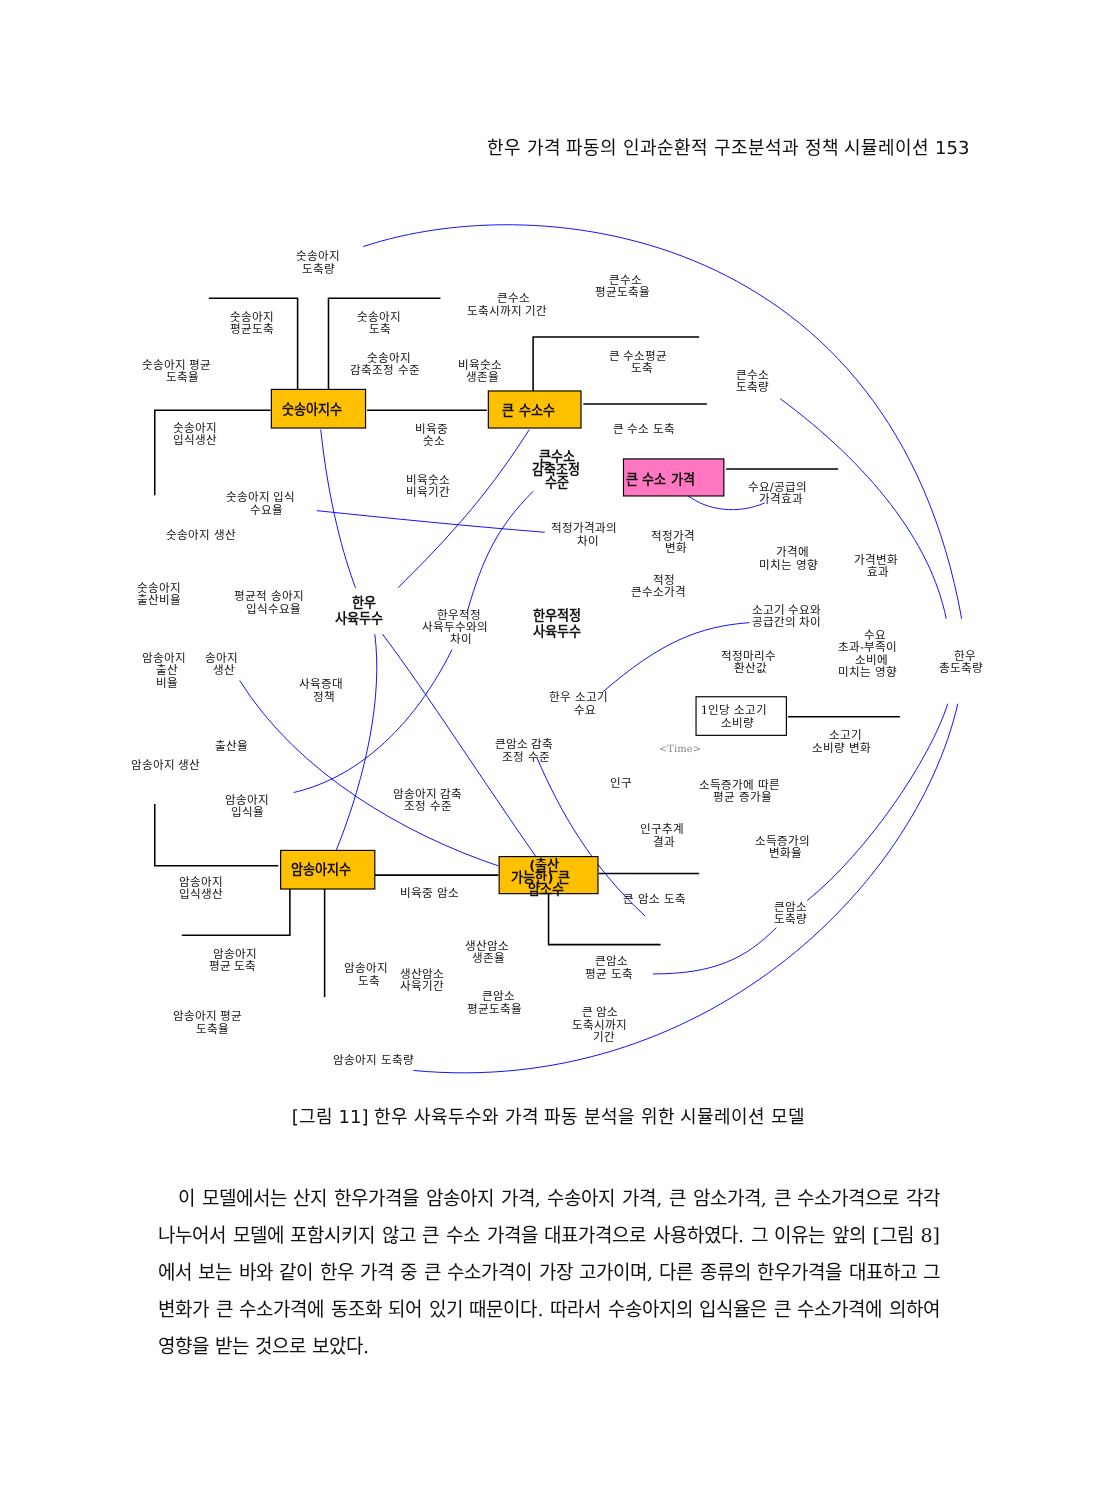한우 가격 파동의 인과순환적 구조분석과 정책 시뮬레이션 153
숫송아지수
큰 수소수
큰 수소 가격
암송아지수
(출산 가능한) 큰 암소수
1인당 소고기 소비량
한우 사육두수
한우적정 사육두수
큰수소 감축조정 수준
숫송아지 도축량
숫송아지 평균도축
숫송아지 도축
숫송아지 평균 도축율
숫송아지 감축조정 수준
비육숫소 생존율
큰수소 도축시까지 기간
큰수소 평균도축율
큰 수소평균 도축
큰수소 도축량
큰 수소 도축
숫송아지 입식생산
비육중 숫소
비육숫소 비육기간
숫송아지 입식 수요율
수요/공급의 가격효과
적정가격과의 차이
적정가격 변화
숫송아지 생산
가격에 미치는 영향
가격변화 효과
숫송아지 출산비율
평균적 송아지 입식수요율
적정 큰수소가격
한우적정 사육두수와의 차이
소고기 수요와 공급간의 차이
수요 초과-부족이 소비에 미치는 영향
한우 총도축량
적정마리수 환산값
암송아지 출산 비율
송아지 생산
사육증대 정책
한우 소고기 수요
소고기 소비량 변화
큰암소 감축 조정 수준
출산율
<Time>
암송아지 생산
인구
소득증가에 따른 평균 증가율
암송아지 입식율
암송아지 감축 조정 수준
인구추계 결과
소득증가의 변화율
암송아지 입식생산
비육중 암소
큰 암소 도축
큰암소 도축량
생산암소 생존율
암송아지 평균 도축
큰암소 평균 도축
암송아지 도축
생산암소 사육기간
큰암소 평균도축율
암송아지 평균 도축율
큰 암소 도축시까지 기간
암송아지 도축량
[그림 11] 한우 사육두수와 가격 파동 분석을 위한 시뮬레이션 모델
이 모델에서는 산지 한우가격을 암송아지 가격, 수송아지 가격, 큰 암소가격, 큰 수소가격으로 각각 나누어서 모델에 포함시키지 않고 큰 수소 가격을 대표가격으로 사용하였다. 그 이유는 앞의 [그림 8]에서 보는 바와 같이 한우 가격 중 큰 수소가격이 가장 고가이며, 다른 종류의 한우가격을 대표하고 그 변화가 큰 수소가격에 동조화 되어 있기 때문이다. 따라서 수송아지의 입식율은 큰 수소가격에 의하여 영향을 받는 것으로 보았다.